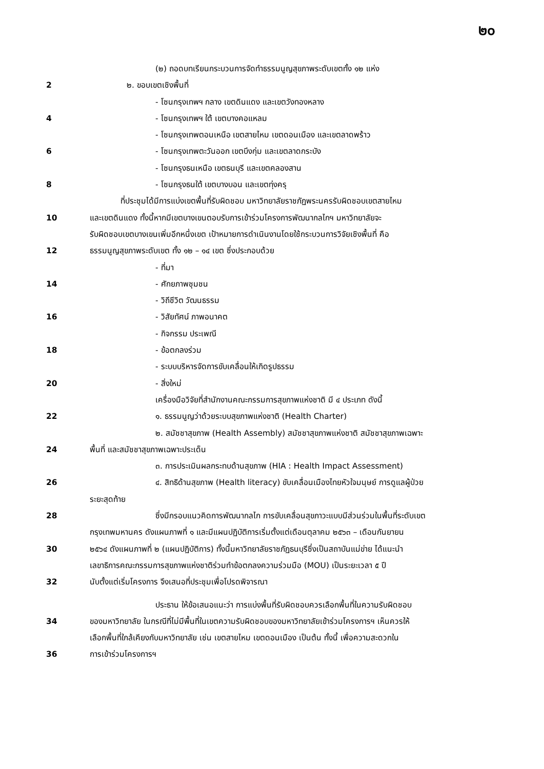๒๐
(๒) ถอดบทเรียนกระบวนการจัดทำธรรมนูญสุขภาพระดับเขตทั้ง ๑๒ แห่ง
2 ๒. ขอบเขตเชิงพื้นที่
- โซนกรุงเทพฯ กลาง เขตดินแดง และเขตวังทองหลาง
4 - โซนกรุงเทพฯ ใต้ เขตบางคอแหลม
- โซนกรุงเทพตอนเหนือ เขตสายไหม เขตดอนเมือง และเขตลาดพร้าว
6 - โซนกรุงเทพตะวันออก เขตบึงกุ่ม และเขตลาดกระบัง
- โซนกรุงธนเหนือ เขตธนบุรี และเขตคลองสาน
8 - โซนกรุงธนใต้ เขตบางบอน และเขตทุ่งครุ
ที่ประชุมได้มีการแบ่งเขตพื้นที่รับผิดชอบ มหาวิทยาลัยราชภัฏพระนครรับผิดชอบเขตสายไหม
10 และเขตดินแดง ทั้งนี้หากมีเขตบางเขนตอบรับการเข้าร่วมโครงการพัฒนากลไกฯ มหาวิทยาลัยจะ
รับผิดชอบเขตบางเขนเพิ่มอีกหนึ่งเขต เป้าหมายการดำเนินงานโดยใช้กระบวนการวิจัยเชิงพื้นที่ คือ
12 ธรรมนูญสุขภาพระดับเขต ทั้ง ๑๒ – ๑๔ เขต ซึ่งประกอบด้วย
- ที่มา
14 - ศักยภาพชุมชน
- วิถีชีวิต วัฒนธรรม
16 - วิสัยทัศน์ ภาพอนาคต
- กิจกรรม ประเพณี
18 - ข้อตกลงร่วม
- ระบบบริหารจัดการขับเคลื่อนให้เกิดรูปธรรม
20 - สิ่งใหม่
เครื่องมือวิจัยที่สำนักงานคณะกรรมการสุขภาพแห่งชาติ มี ๔ ประเภท ดังนี้
22 ๑. ธรรมนูญว่าด้วยระบบสุขภาพแห่งชาติ (Health Charter)
๒. สมัชชาสุขภาพ (Health Assembly) สมัชชาสุขภาพแห่งชาติ สมัชชาสุขภาพเฉพาะ
24 พื้นที่ และสมัชชาสุขภาพเฉพาะประเด็น
๓. การประเมินผลกระทบด้านสุขภาพ (HIA : Health Impact Assessment)
26 ๔. สิทธิด้านสุขภาพ (Health literacy) ขับเคลื่อนเมืองไทยหัวใจมนุษย์ การดูแลผู้ป่วย
ระยะสุดท้าย
28 ซึ่งมีกรอบแนวคิดการพัฒนากลไก การขับเคลื่อนสุขภาวะแบบมีส่วนร่วมในพื้นที่ระดับเขต
กรุงเทพมหานคร ดังแผนภาพที่ ๑ และมีแผนปฏิบัติการเริ่มตั้งแต่เดือนตุลาคม ๒๕๖๓ – เดือนกันยายน
30 ๒๕๖๔ ดังแผนภาพที่ ๒ (แผนปฏิบัติการ) ทั้งนี้มหาวิทยาลัยราชภัฏธนบุรีซึ่งเป็นสถาบันแม่ข่าย ได้แนะนำ
เลขาธิการคณะกรรมการสุขภาพแห่งชาติร่วมทำข้อตกลงความร่วมมือ (MOU) เป็นระยะเวลา ๕ ปี
32 นับตั้งแต่เริ่มโครงการ จึงเสนอที่ประชุมเพื่อโปรดพิจารณา
ประธาน ให้ข้อเสนอแนะว่า การแบ่งพื้นที่รับผิดชอบควรเลือกพื้นที่ในความรับผิดชอบ
34 ของมหาวิทยาลัย ในกรณีที่ไม่มีพื้นที่ในเขตความรับผิดชอบของมหาวิทยาลัยเข้าร่วมโครงการฯ เห็นควรให้
เลือกพื้นที่ใกล้เคียงกับมหาวิทยาลัย เช่น เขตสายไหม เขตดอนเมือง เป็นต้น ทั้งนี้ เพื่อความสะดวกใน
36 การเข้าร่วมโครงการฯ